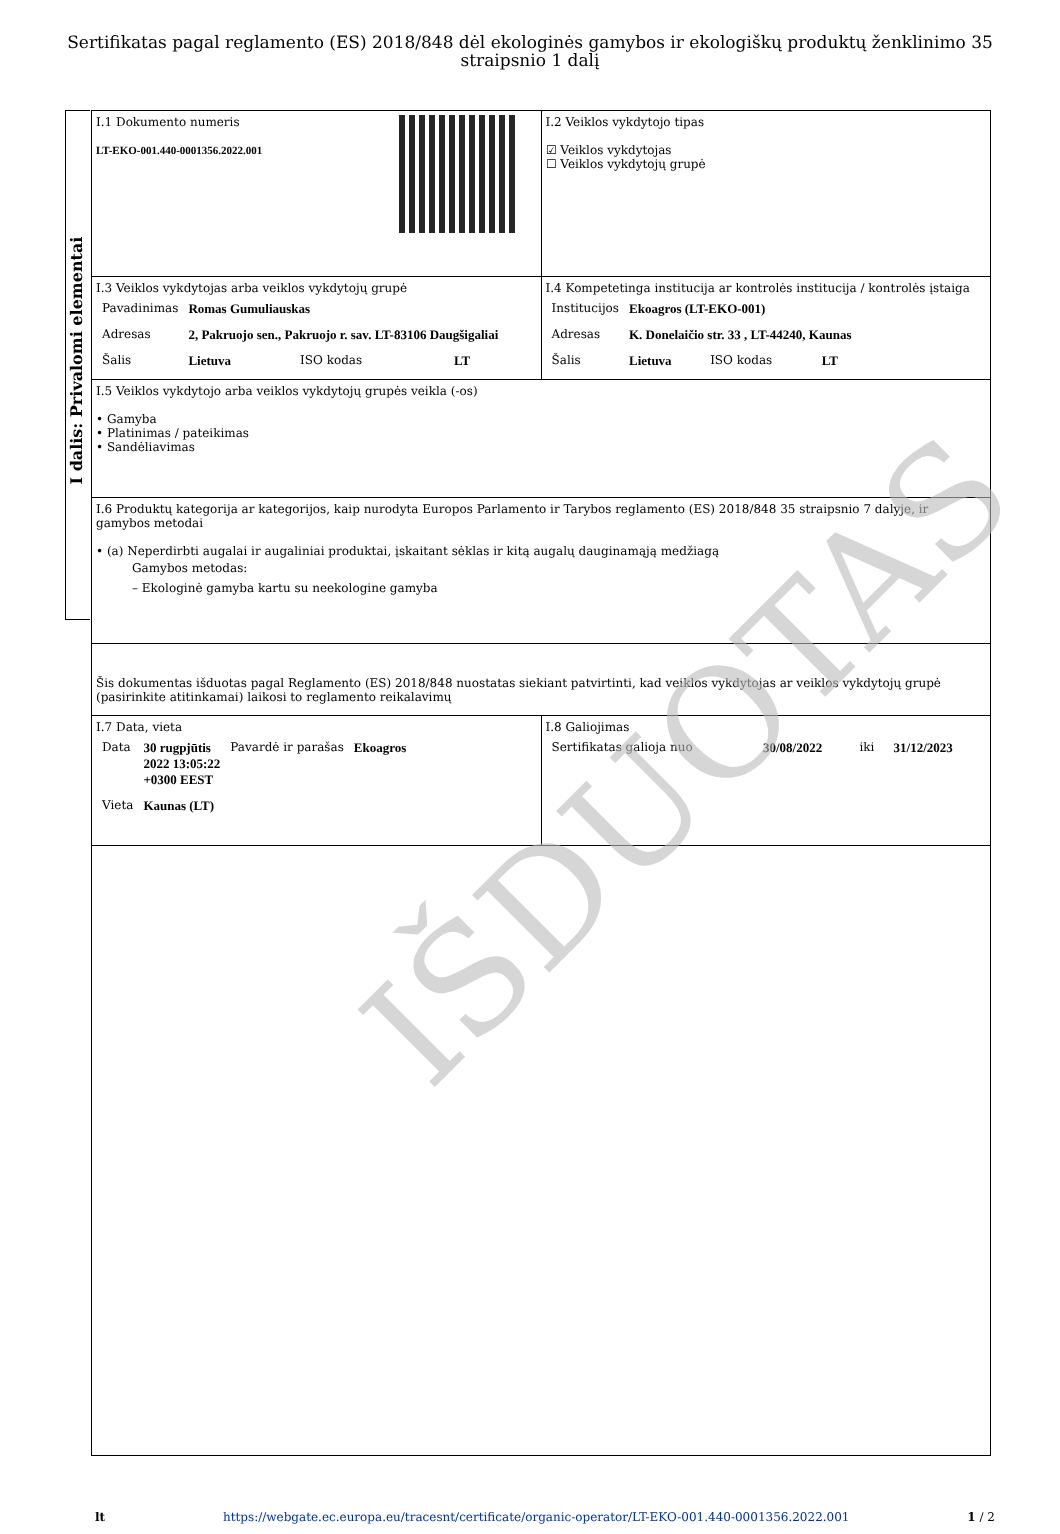Sertifikatas pagal reglamento (ES) 2018/848 dėl ekologinės gamybos ir ekologiškų produktų ženklinimo 35 straipsnio 1 dalį
I dalis: Privalomi elementai
| I.1 Dokumento numeris LT-EKO-001.440-0001356.2022.001 | I.2 Veiklos vykdytojo tipas ☑ Veiklos vykdytojas ☐ Veiklos vykdytojų grupė |
| I.3 Veiklos vykdytojas arba veiklos vykdytojų grupė / Pavadinimas / Romas Gumuliauskas / / / / Adresas / 2, Pakruojo sen., Pakruojo r. sav. LT-83106 Daugšigaliai / / / / Šalis / Lietuva / ISO kodas / LT / | I.4 Kompetetinga institucija ar kontrolės institucija / kontrolės įstaiga / Institucijos / Ekoagros (LT-EKO-001) / / / / Adresas / K. Donelaičio str. 33 , LT-44240, Kaunas / / / / Šalis / Lietuva / ISO kodas / LT / |
| I.5 Veiklos vykdytojo arba veiklos vykdytojų grupės veikla (-os) • Gamyba • Platinimas / pateikimas • Sandėliavimas | |
| I.6 Produktų kategorija ar kategorijos, kaip nurodyta Europos Parlamento ir Tarybos reglamento (ES) 2018/848 35 straipsnio 7 dalyje, ir gamybos metodai • (a) Neperdirbti augalai ir augaliniai produktai, įskaitant sėklas ir kitą augalų dauginamąją medžiagą Gamybos metodas: – Ekologinė gamyba kartu su neekologine gamyba | |
| Šis dokumentas išduotas pagal Reglamento (ES) 2018/848 nuostatas siekiant patvirtinti, kad veiklos vykdytojas ar veiklos vykdytojų grupė (pasirinkite atitinkamai) laikosi to reglamento reikalavimų | |
| I.7 Data, vieta / Data / 30 rugpjūtis 2022 13:05:22 +0300 EEST / Pavardė ir parašas / Ekoagros / / Vieta / Kaunas (LT) / / / | I.8 Galiojimas / Sertifikatas galioja nuo / 30/08/2022 / iki / 31/12/2023 / |
IŠDUOTAS
lt https://webgate.ec.europa.eu/tracesnt/certificate/organic-operator/LT-EKO-001.440-0001356.2022.001 1 / 2